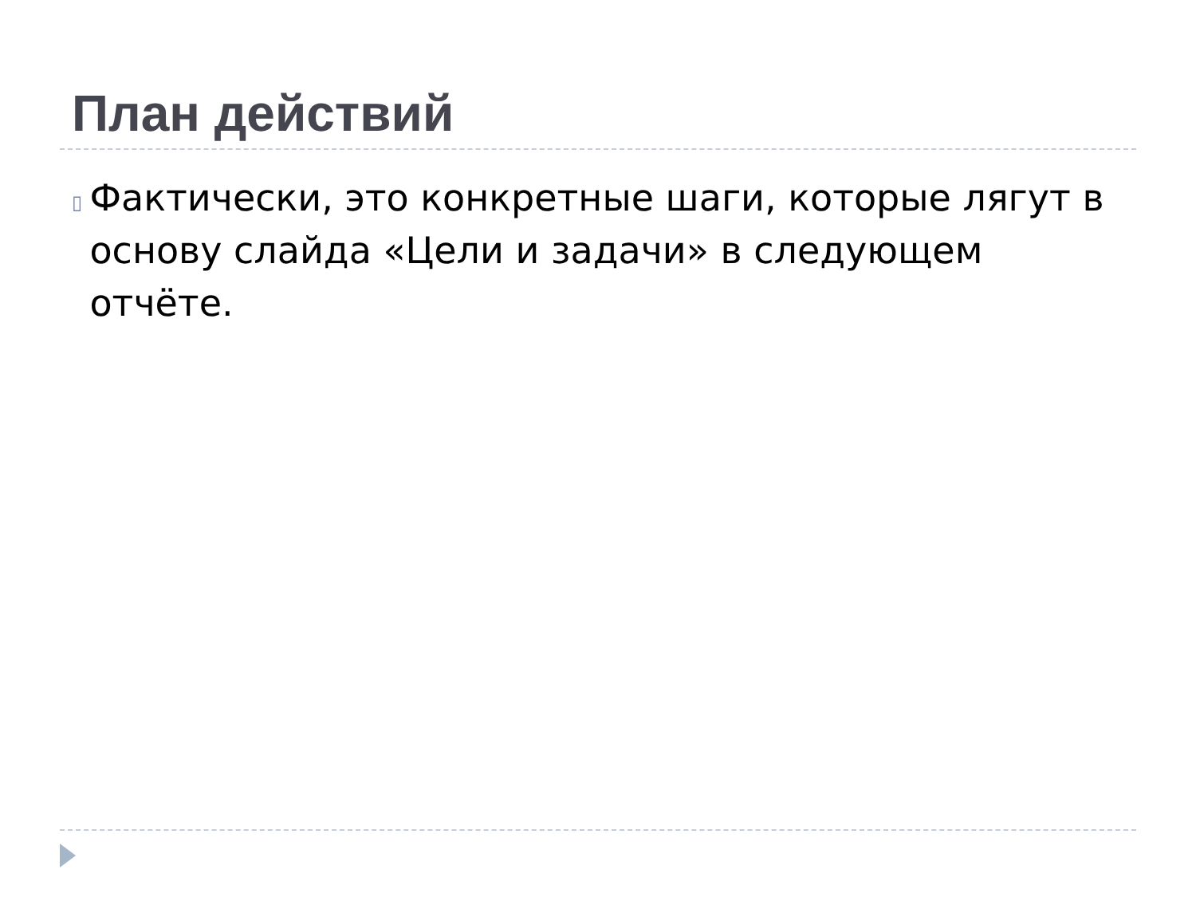План действий
▯
Фактически, это конкретные шаги, которые лягут в основу слайда «Цели и задачи» в следующем отчёте.